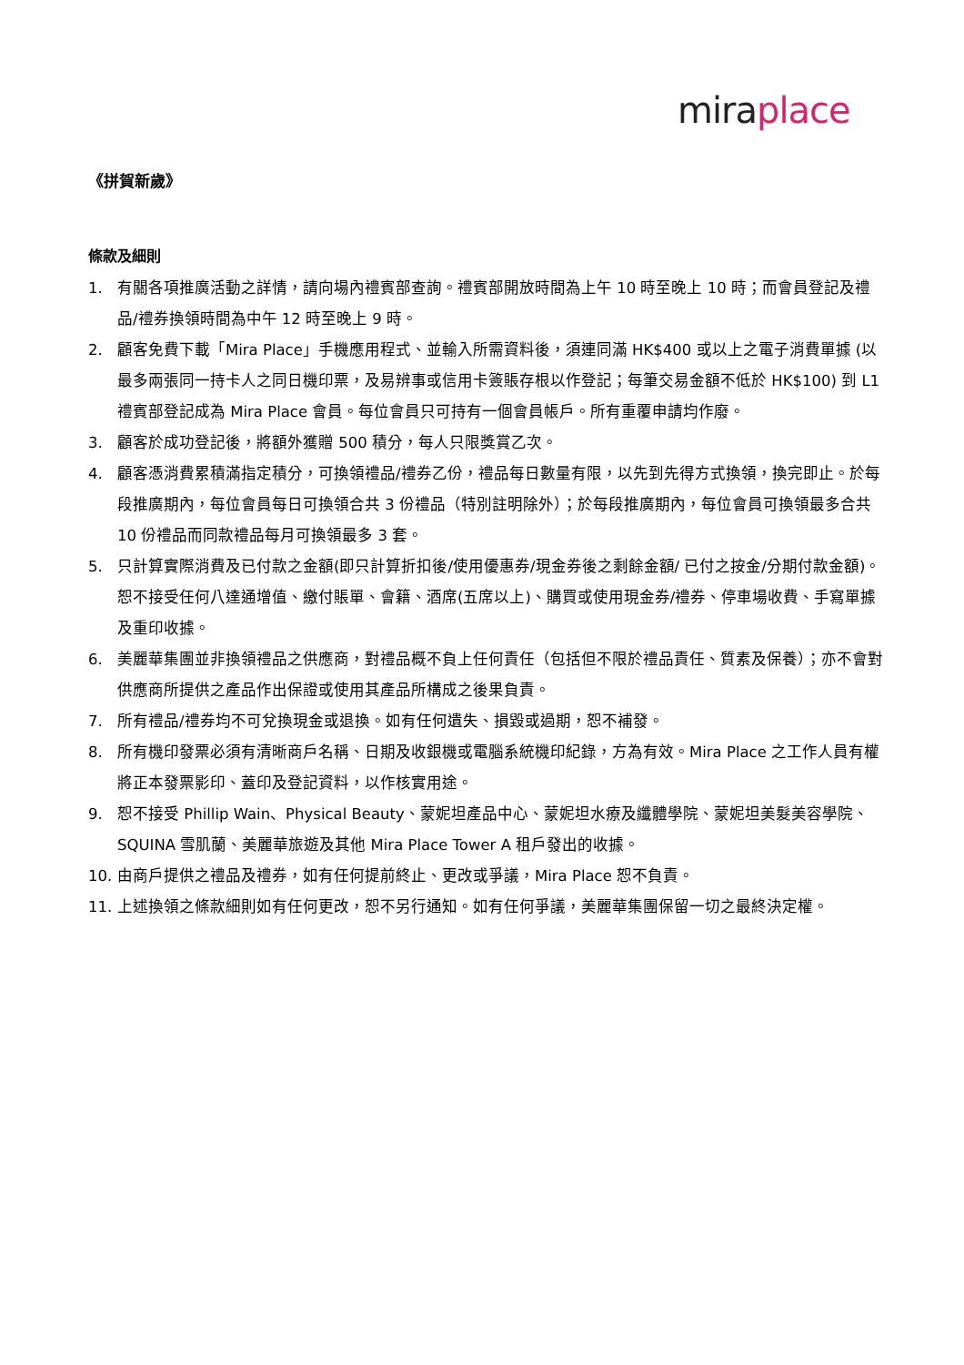mira place
《拼賀新歲》
條款及細則
1. 有關各項推廣活動之詳情，請向場內禮賓部查詢。禮賓部開放時間為上午 10 時至晚上 10 時；而會員登記及禮品/禮券換領時間為中午 12 時至晚上 9 時。
2. 顧客免費下載「Mira Place」手機應用程式、並輸入所需資料後，須連同滿 HK$400 或以上之電子消費單據 (以最多兩張同一持卡人之同日機印票，及易辨事或信用卡簽賬存根以作登記；每筆交易金額不低於 HK$100) 到 L1 禮賓部登記成為 Mira Place 會員。每位會員只可持有一個會員帳戶。所有重覆申請均作廢。
3. 顧客於成功登記後，將額外獲贈 500 積分，每人只限獎賞乙次。
4. 顧客憑消費累積滿指定積分，可換領禮品/禮券乙份，禮品每日數量有限，以先到先得方式換領，換完即止。於每段推廣期內，每位會員每日可換領合共 3 份禮品（特別註明除外）；於每段推廣期內，每位會員可換領最多合共 10 份禮品而同款禮品每月可換領最多 3 套。
5. 只計算實際消費及已付款之金額(即只計算折扣後/使用優惠券/現金券後之剩餘金額/ 已付之按金/分期付款金額)。恕不接受任何八達通增值、繳付賬單、會籍、酒席(五席以上)、購買或使用現金券/禮券、停車場收費、手寫單據及重印收據。
6. 美麗華集團並非換領禮品之供應商，對禮品概不負上任何責任（包括但不限於禮品責任、質素及保養）；亦不會對供應商所提供之產品作出保證或使用其產品所構成之後果負責。
7. 所有禮品/禮券均不可兌換現金或退換。如有任何遺失、損毀或過期，恕不補發。
8. 所有機印發票必須有清晰商戶名稱、日期及收銀機或電腦系統機印紀錄，方為有效。Mira Place 之工作人員有權將正本發票影印、蓋印及登記資料，以作核實用途。
9. 恕不接受 Phillip Wain、Physical Beauty、蒙妮坦產品中心、蒙妮坦水療及纖體學院、蒙妮坦美髮美容學院、SQUINA 雪肌蘭、美麗華旅遊及其他 Mira Place Tower A 租戶發出的收據。
10. 由商戶提供之禮品及禮券，如有任何提前終止、更改或爭議，Mira Place 恕不負責。
11. 上述換領之條款細則如有任何更改，恕不另行通知。如有任何爭議，美麗華集團保留一切之最終決定權。